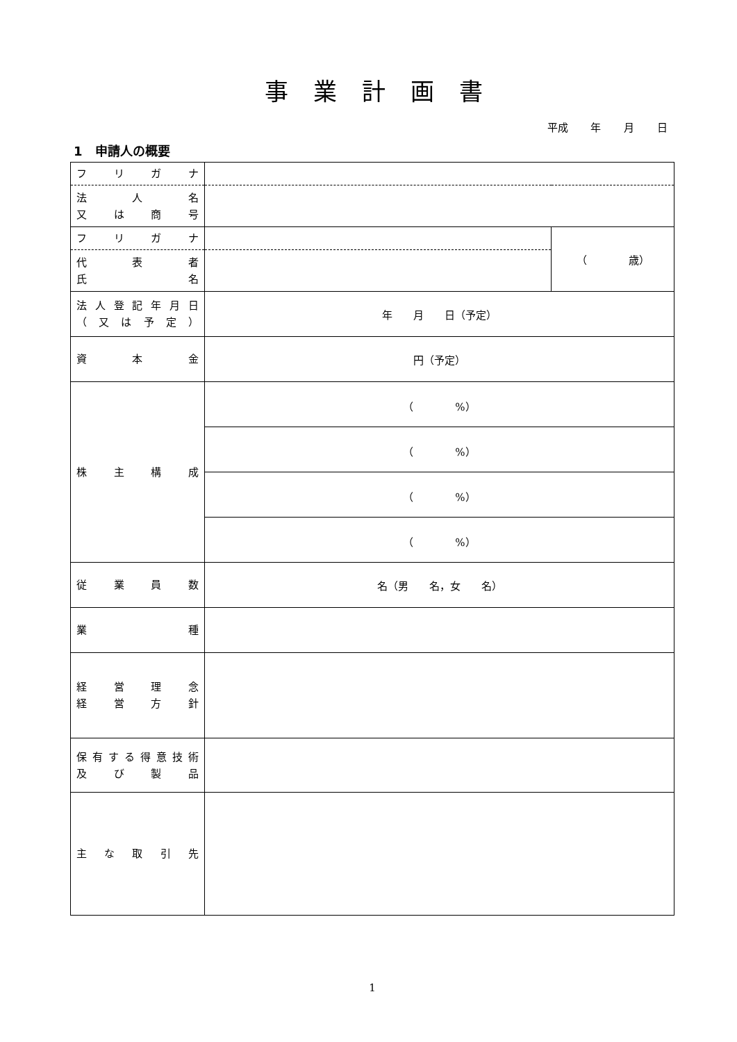事業計画書
平成 年 月 日
1　申請人の概要
| フ リ ガ ナ | | |
| 法 人 名 又 は 商 号 | | |
| フ リ ガ ナ | | （ 歳） |
| 代 表 者 氏 名 | | |
| 法人登記年月日 （又は予定） | 年 月 日（予定） | |
| 資 本 金 | 円（予定） | |
| 株 主 構 成 | （ %） | |
| | （ %） | |
| | （ %） | |
| | （ %） | |
| 従 業 員 数 | 名（男 名，女 名） | |
| 業 種 | | |
| 経 営 理 念 経 営 方 針 | | |
| 保有する得意技術 及 び 製 品 | | |
| 主 な 取 引 先 | | |
1